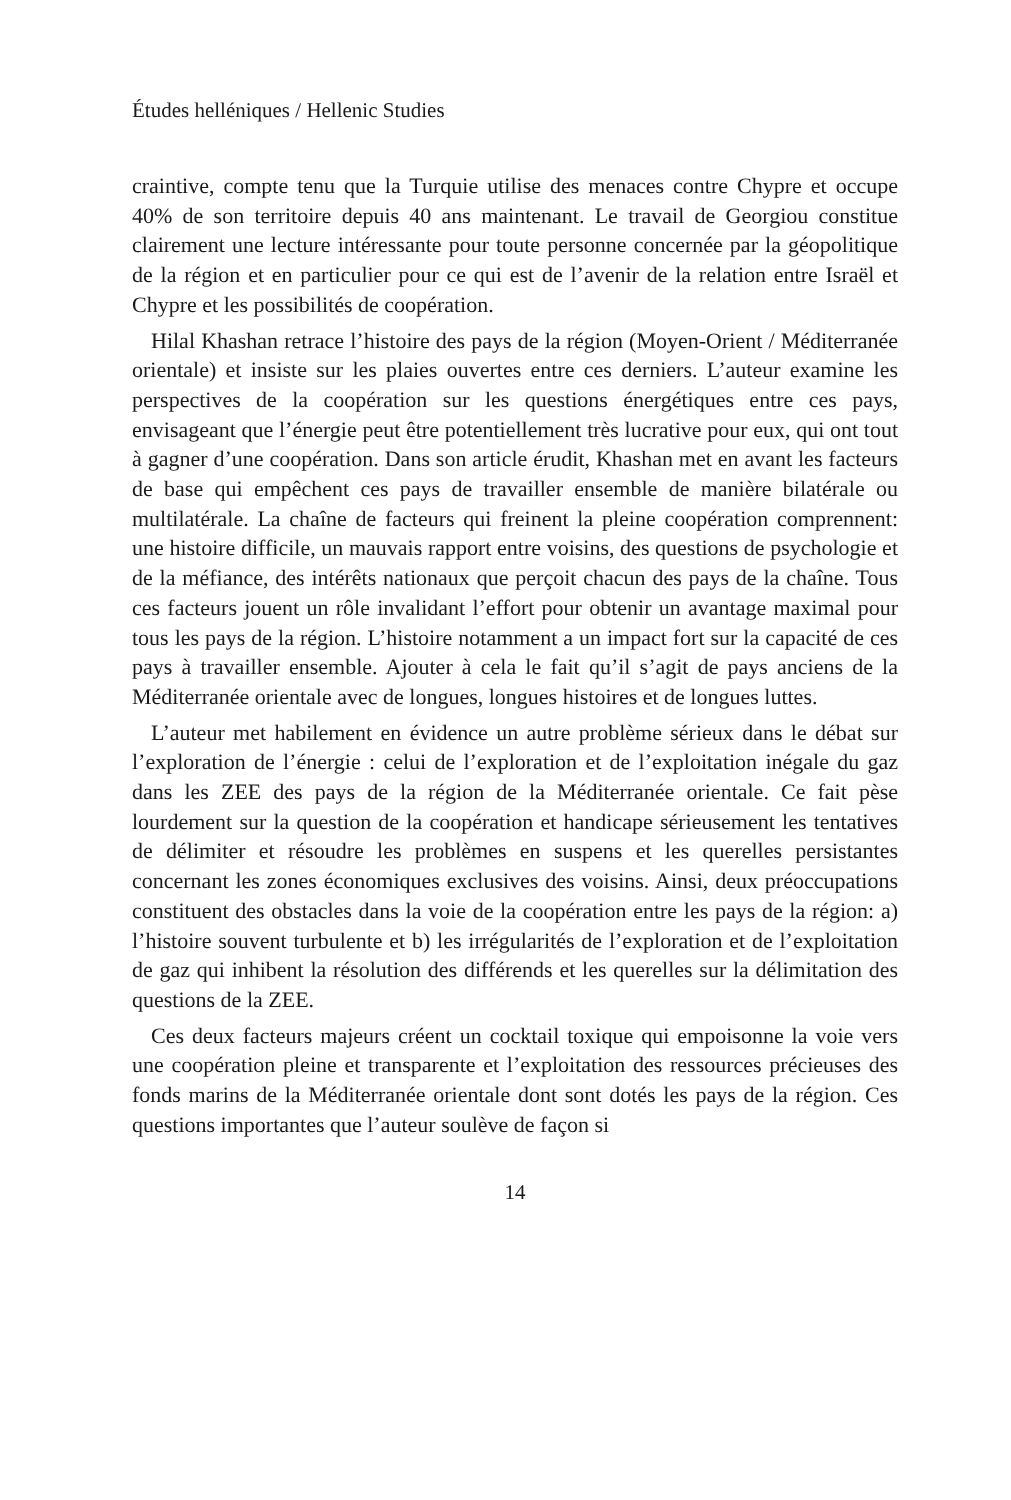Études helléniques / Hellenic Studies
craintive, compte tenu que la Turquie utilise des menaces contre Chypre et occupe 40% de son territoire depuis 40 ans maintenant. Le travail de Georgiou constitue clairement une lecture intéressante pour toute personne concernée par la géopolitique de la région et en particulier pour ce qui est de l’avenir de la relation entre Israël et Chypre et les possibilités de coopération.
Hilal Khashan retrace l’histoire des pays de la région (Moyen-Orient / Méditerranée orientale) et insiste sur les plaies ouvertes entre ces derniers. L’auteur examine les perspectives de la coopération sur les questions énergétiques entre ces pays, envisageant que l’énergie peut être potentiellement très lucrative pour eux, qui ont tout à gagner d’une coopération. Dans son article érudit, Khashan met en avant les facteurs de base qui empêchent ces pays de travailler ensemble de manière bilatérale ou multilatérale. La chaîne de facteurs qui freinent la pleine coopération comprennent: une histoire difficile, un mauvais rapport entre voisins, des questions de psychologie et de la méfiance, des intérêts nationaux que perçoit chacun des pays de la chaîne. Tous ces facteurs jouent un rôle invalidant l’effort pour obtenir un avantage maximal pour tous les pays de la région. L’histoire notamment a un impact fort sur la capacité de ces pays à travailler ensemble. Ajouter à cela le fait qu’il s’agit de pays anciens de la Méditerranée orientale avec de longues, longues histoires et de longues luttes.
L’auteur met habilement en évidence un autre problème sérieux dans le débat sur l’exploration de l’énergie : celui de l’exploration et de l’exploitation inégale du gaz dans les ZEE des pays de la région de la Méditerranée orientale. Ce fait pèse lourdement sur la question de la coopération et handicape sérieusement les tentatives de délimiter et résoudre les problèmes en suspens et les querelles persistantes concernant les zones économiques exclusives des voisins. Ainsi, deux préoccupations constituent des obstacles dans la voie de la coopération entre les pays de la région: a) l’histoire souvent turbulente et b) les irrégularités de l’exploration et de l’exploitation de gaz qui inhibent la résolution des différends et les querelles sur la délimitation des questions de la ZEE.
Ces deux facteurs majeurs créent un cocktail toxique qui empoisonne la voie vers une coopération pleine et transparente et l’exploitation des ressources précieuses des fonds marins de la Méditerranée orientale dont sont dotés les pays de la région. Ces questions importantes que l’auteur soulève de façon si
14